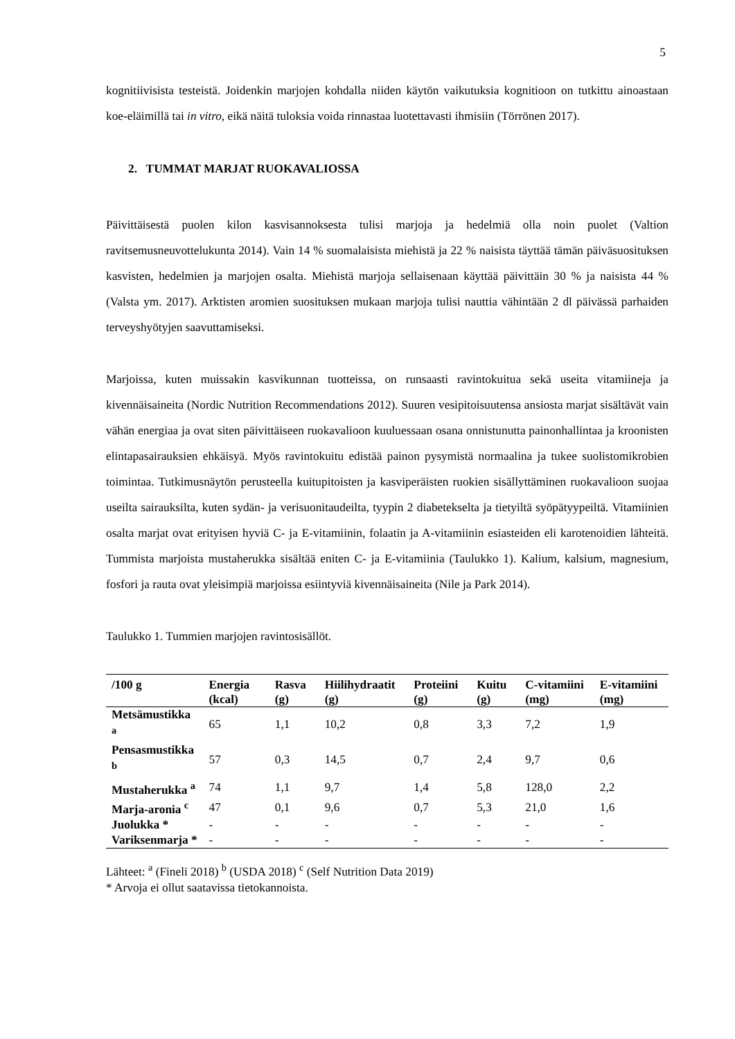5
kognitiivisista testeistä. Joidenkin marjojen kohdalla niiden käytön vaikutuksia kognitioon on tutkittu ainoastaan koe-eläimillä tai in vitro, eikä näitä tuloksia voida rinnastaa luotettavasti ihmisiin (Törrönen 2017).
2. TUMMAT MARJAT RUOKAVALIOSSA
Päivittäisestä puolen kilon kasvisannoksesta tulisi marjoja ja hedelmiä olla noin puolet (Valtion ravitsemusneuvottelukunta 2014). Vain 14 % suomalaisista miehistä ja 22 % naisista täyttää tämän päiväsuosituksen kasvisten, hedelmien ja marjojen osalta. Miehistä marjoja sellaisenaan käyttää päivittäin 30 % ja naisista 44 % (Valsta ym. 2017). Arktisten aromien suosituksen mukaan marjoja tulisi nauttia vähintään 2 dl päivässä parhaiden terveyshyötyjen saavuttamiseksi.
Marjoissa, kuten muissakin kasvikunnan tuotteissa, on runsaasti ravintokuitua sekä useita vitamiineja ja kivennäisaineita (Nordic Nutrition Recommendations 2012). Suuren vesipitoisuutensa ansiosta marjat sisältävät vain vähän energiaa ja ovat siten päivittäiseen ruokavalioon kuuluessaan osana onnistunutta painonhallintaa ja kroonisten elintapasairauksien ehkäisyä. Myös ravintokuitu edistää painon pysymistä normaalina ja tukee suolistomikrobien toimintaa. Tutkimusnäytön perusteella kuitupitoisten ja kasviperäisten ruokien sisällyttäminen ruokavalioon suojaa useilta sairauksilta, kuten sydän- ja verisuonitaudeilta, tyypin 2 diabetekselta ja tietyiltä syöpätyypeiltä. Vitamiinien osalta marjat ovat erityisen hyviä C- ja E-vitamiinin, folaatin ja A-vitamiinin esiasteiden eli karotenoidien lähteitä. Tummista marjoista mustaherukka sisältää eniten C- ja E-vitamiinia (Taulukko 1). Kalium, kalsium, magnesium, fosfori ja rauta ovat yleisimpiä marjoissa esiintyviä kivennäisaineita (Nile ja Park 2014).
Taulukko 1. Tummien marjojen ravintosisällöt.
| /100 g | Energia (kcal) | Rasva (g) | Hiilihydraatit (g) | Proteiini (g) | Kuitu (g) | C-vitamiini (mg) | E-vitamiini (mg) |
| --- | --- | --- | --- | --- | --- | --- | --- |
| Metsämustikka <sup>a</sup> | 65 | 1,1 | 10,2 | 0,8 | 3,3 | 7,2 | 1,9 |
| Pensasmustikka <sup>b</sup> | 57 | 0,3 | 14,5 | 0,7 | 2,4 | 9,7 | 0,6 |
| Mustaherukka <sup>a</sup> | 74 | 1,1 | 9,7 | 1,4 | 5,8 | 128,0 | 2,2 |
| Marja-aronia <sup>c</sup> | 47 | 0,1 | 9,6 | 0,7 | 5,3 | 21,0 | 1,6 |
| Juolukka * | - | - | - | - | - | - | - |
| Variksenmarja * | - | - | - | - | - | - | - |
Lähteet: <sup>a</sup> (Fineli 2018) <sup>b</sup> (USDA 2018) <sup>c</sup> (Self Nutrition Data 2019)
* Arvoja ei ollut saatavissa tietokannoista.